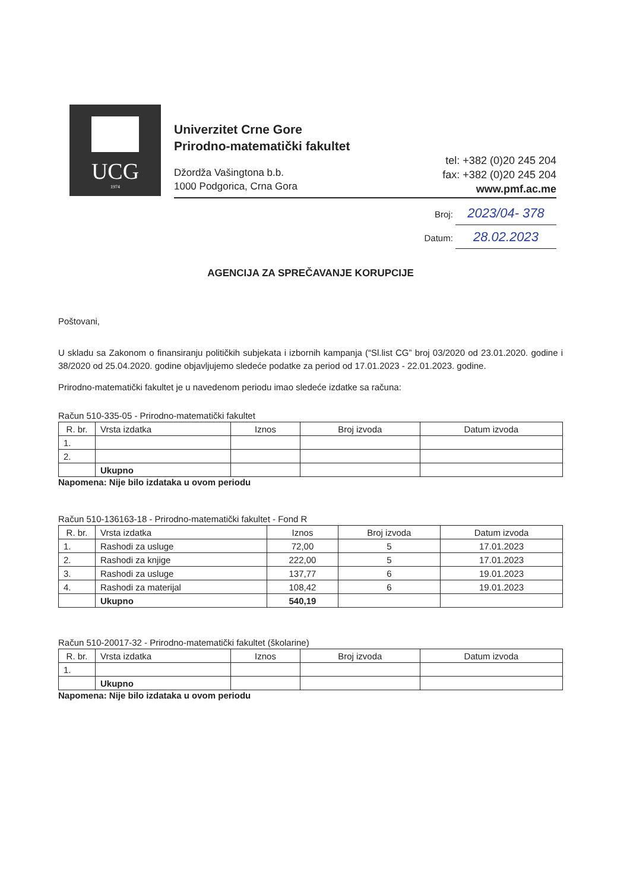UCG
1974
Univerzitet Crne Gore
Prirodno-matematički fakultet
Džordža Vašingtona b.b.
1000 Podgorica, Crna Gora
tel: +382 (0)20 245 204
fax: +382 (0)20 245 204
www.pmf.ac.me
Broj: 2023/04- 378
Datum: 28.02.2023
AGENCIJA ZA SPREČAVANJE KORUPCIJE
Poštovani,
U skladu sa Zakonom o finansiranju političkih subjekata i izbornih kampanja (“Sl.list CG” broj 03/2020 od 23.01.2020. godine i 38/2020 od 25.04.2020. godine objavljujemo sledeće podatke za period od 17.01.2023 - 22.01.2023. godine.
Prirodno-matematički fakultet je u navedenom periodu imao sledeće izdatke sa računa:
Račun 510-335-05 - Prirodno-matematički fakultet
| R. br. | Vrsta izdatka | Iznos | Broj izvoda | Datum izvoda |
| --- | --- | --- | --- | --- |
| 1. | | | | |
| 2. | | | | |
| | Ukupno | | | |
Napomena: Nije bilo izdataka u ovom periodu
Račun 510-136163-18 - Prirodno-matematički fakultet - Fond R
| R. br. | Vrsta izdatka | Iznos | Broj izvoda | Datum izvoda |
| --- | --- | --- | --- | --- |
| 1. | Rashodi za usluge | 72,00 | 5 | 17.01.2023 |
| 2. | Rashodi za knjige | 222,00 | 5 | 17.01.2023 |
| 3. | Rashodi za usluge | 137,77 | 6 | 19.01.2023 |
| 4. | Rashodi za materijal | 108,42 | 6 | 19.01.2023 |
| | Ukupno | 540,19 | | |
Račun 510-20017-32 - Prirodno-matematički fakultet (školarine)
| R. br. | Vrsta izdatka | Iznos | Broj izvoda | Datum izvoda |
| --- | --- | --- | --- | --- |
| 1. | | | | |
| | Ukupno | | | |
Napomena: Nije bilo izdataka u ovom periodu